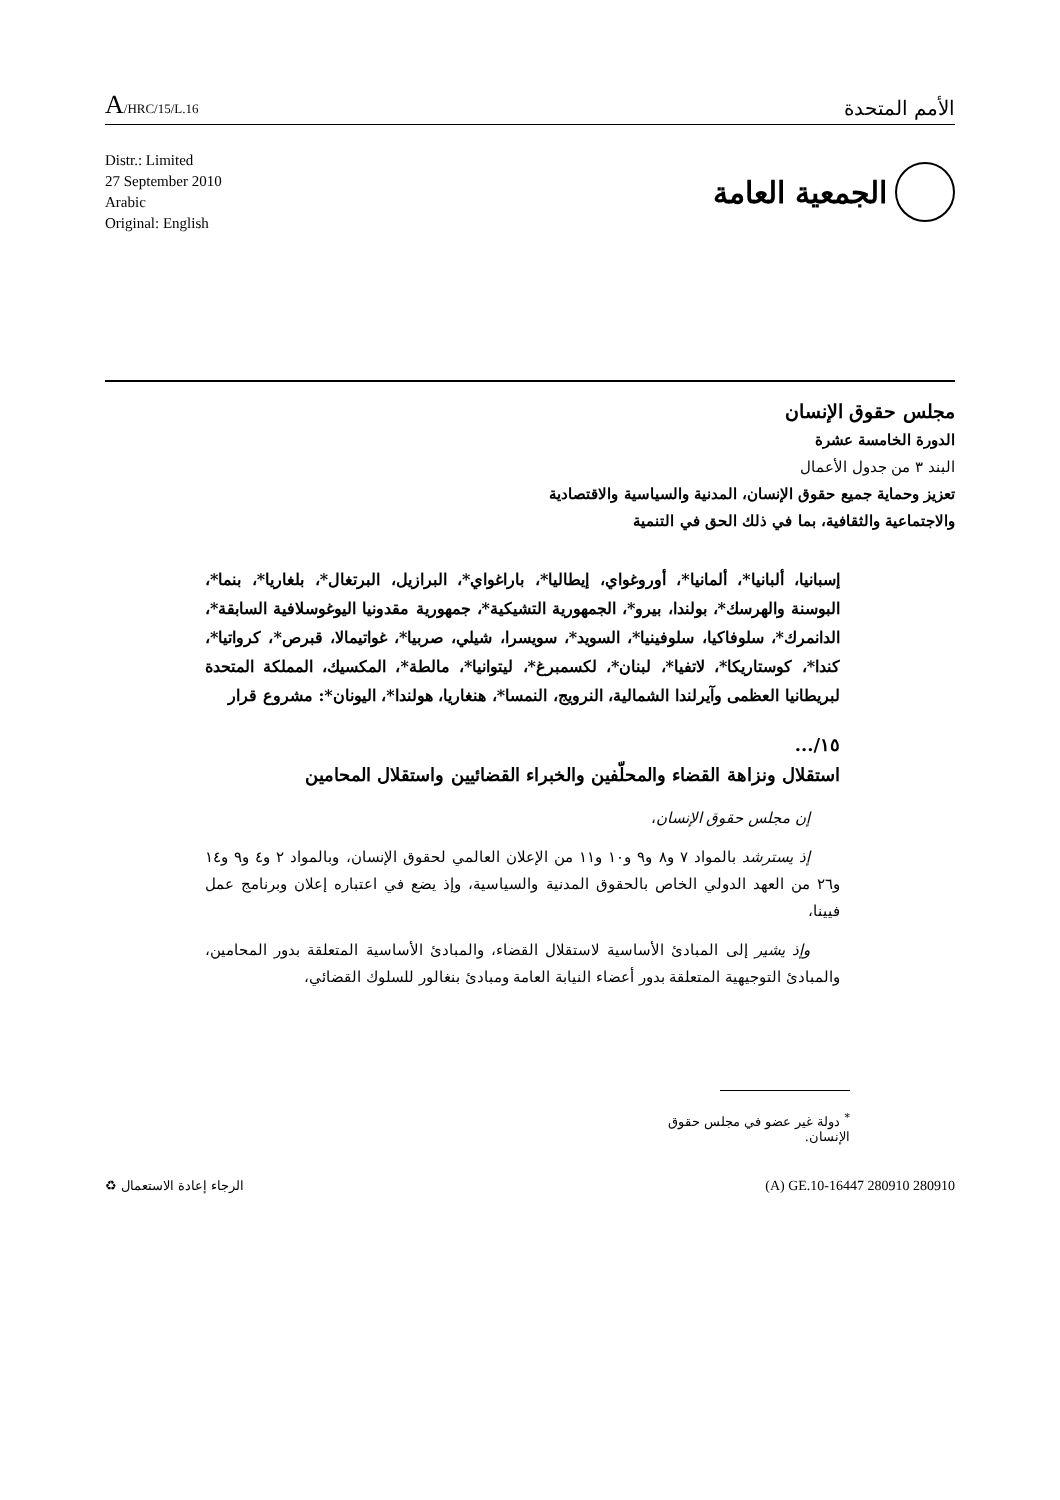A/HRC/15/L.16
الأمم المتحدة
Distr.: Limited
27 September 2010
Arabic
Original: English
الجمعية العامة
مجلس حقوق الإنسان
الدورة الخامسة عشرة
البند ٣ من جدول الأعمال
تعزيز وحماية جميع حقوق الإنسان، المدنية والسياسية والاقتصادية
والاجتماعية والثقافية، بما في ذلك الحق في التنمية
إسبانيا، ألبانيا*، ألمانيا*، أوروغواي، إيطاليا*، باراغواي*، البرازيل، البرتغال*، بلغاريا*، بنما*، البوسنة والهرسك*، بولندا، بيرو*، الجمهورية التشيكية*، جمهورية مقدونيا اليوغوسلافية السابقة*، الدانمرك*، سلوفاكيا، سلوفينيا*، السويد*، سويسرا، شيلي، صربيا*، غواتيمالا، قبرص*، كرواتيا*، كندا*، كوستاريكا*، لاتفيا*، لبنان*، لكسمبرغ*، ليتوانيا*، مالطة*، المكسيك، المملكة المتحدة لبريطانيا العظمى وآيرلندا الشمالية، النرويج، النمسا*، هنغاريا، هولندا*، اليونان*: مشروع قرار
١٥/...
استقلال ونزاهة القضاء والمحلّفين والخبراء القضائيين واستقلال المحامين
إن مجلس حقوق الإنسان،
إذ يسترشد بالمواد ٧ و٨ و٩ و١٠ و١١ من الإعلان العالمي لحقوق الإنسان، وبالمواد ٢ و٤ و٩ و١٤ و٢٦ من العهد الدولي الخاص بالحقوق المدنية والسياسية، وإذ يضع في اعتباره إعلان وبرنامج عمل فيينا،
وإذ يشير إلى المبادئ الأساسية لاستقلال القضاء، والمبادئ الأساسية المتعلقة بدور المحامين، والمبادئ التوجيهية المتعلقة بدور أعضاء النيابة العامة ومبادئ بنغالور للسلوك القضائي،
<sup>*</sup> دولة غير عضو في مجلس حقوق الإنسان.
الرجاء إعادة الاستعمال ♻ (A) GE.10-16447 280910 280910